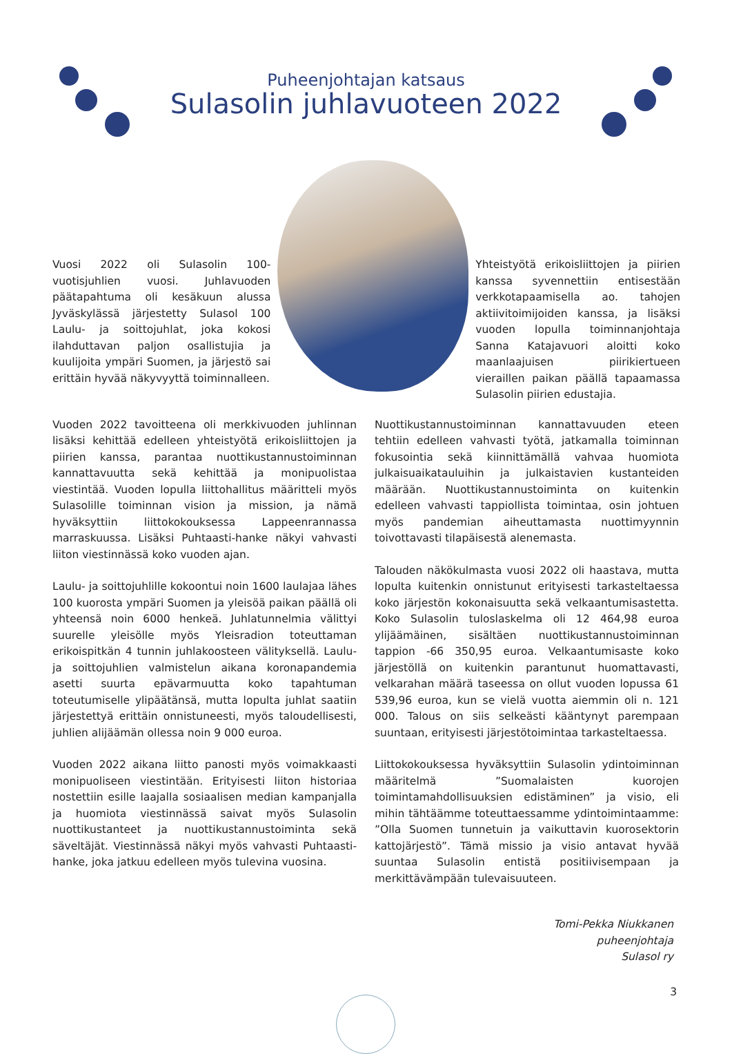Puheenjohtajan katsaus
Sulasolin juhlavuoteen 2022
Vuosi 2022 oli Sulasolin 100-vuotisjuhlien vuosi. Juhlavuoden päätapahtuma oli kesäkuun alussa Jyväskylässä järjestetty Sulasol 100 Laulu- ja soittojuhlat, joka kokosi ilahduttavan paljon osallistujia ja kuulijoita ympäri Suomen, ja järjestö sai erittäin hyvää näkyvyyttä toiminnalleen.
Yhteistyötä erikoisliittojen ja piirien kanssa syvennettiin entisestään verkkotapaamisella ao. tahojen aktiivitoimijoiden kanssa, ja lisäksi vuoden lopulla toiminnanjohtaja Sanna Katajavuori aloitti koko maanlaajuisen piirikiertueen vieraillen paikan päällä tapaamassa Sulasolin piirien edustajia.
Vuoden 2022 tavoitteena oli merkkivuoden juhlinnan lisäksi kehittää edelleen yhteistyötä erikoisliittojen ja piirien kanssa, parantaa nuottikustannustoiminnan kannattavuutta sekä kehittää ja monipuolistaa viestintää. Vuoden lopulla liittohallitus määritteli myös Sulasolille toiminnan vision ja mission, ja nämä hyväksyttiin liittokokouksessa Lappeenrannassa marraskuussa. Lisäksi Puhtaasti-hanke näkyi vahvasti liiton viestinnässä koko vuoden ajan.
Laulu- ja soittojuhlille kokoontui noin 1600 laulajaa lähes 100 kuorosta ympäri Suomen ja yleisöä paikan päällä oli yhteensä noin 6000 henkeä. Juhlatunnelmia välittyi suurelle yleisölle myös Yleisradion toteuttaman erikoispitkän 4 tunnin juhlakoosteen välityksellä. Laulu- ja soittojuhlien valmistelun aikana koronapandemia asetti suurta epävarmuutta koko tapahtuman toteutumiselle ylipäätänsä, mutta lopulta juhlat saatiin järjestettyä erittäin onnistuneesti, myös taloudellisesti, juhlien alijäämän ollessa noin 9 000 euroa.
Vuoden 2022 aikana liitto panosti myös voimakkaasti monipuoliseen viestintään. Erityisesti liiton historiaa nostettiin esille laajalla sosiaalisen median kampanjalla ja huomiota viestinnässä saivat myös Sulasolin nuottikustanteet ja nuottikustannustoiminta sekä säveltäjät. Viestinnässä näkyi myös vahvasti Puhtaasti-hanke, joka jatkuu edelleen myös tulevina vuosina.
Nuottikustannustoiminnan kannattavuuden eteen tehtiin edelleen vahvasti työtä, jatkamalla toiminnan fokusointia sekä kiinnittämällä vahvaa huomiota julkaisuaikatauluihin ja julkaistavien kustanteiden määrään. Nuottikustannustoiminta on kuitenkin edelleen vahvasti tappiollista toimintaa, osin johtuen myös pandemian aiheuttamasta nuottimyynnin toivottavasti tilapäisestä alenemasta.
Talouden näkökulmasta vuosi 2022 oli haastava, mutta lopulta kuitenkin onnistunut erityisesti tarkasteltaessa koko järjestön kokonaisuutta sekä velkaantumisastetta. Koko Sulasolin tuloslaskelma oli 12 464,98 euroa ylijäämäinen, sisältäen nuottikustannustoiminnan tappion -66 350,95 euroa. Velkaantumisaste koko järjestöllä on kuitenkin parantunut huomattavasti, velkarahan määrä taseessa on ollut vuoden lopussa 61 539,96 euroa, kun se vielä vuotta aiemmin oli n. 121 000. Talous on siis selkeästi kääntynyt parempaan suuntaan, erityisesti järjestötoimintaa tarkasteltaessa.
Liittokokouksessa hyväksyttiin Sulasolin ydintoiminnan määritelmä ”Suomalaisten kuorojen toimintamahdollisuuksien edistäminen” ja visio, eli mihin tähtäämme toteuttaessamme ydintoimintaamme: ”Olla Suomen tunnetuin ja vaikuttavin kuorosektorin kattojärjestö”. Tämä missio ja visio antavat hyvää suuntaa Sulasolin entistä positiivisempaan ja merkittävämpään tulevaisuuteen.
Tomi-Pekka Niukkanen
puheenjohtaja
Sulasol ry
3